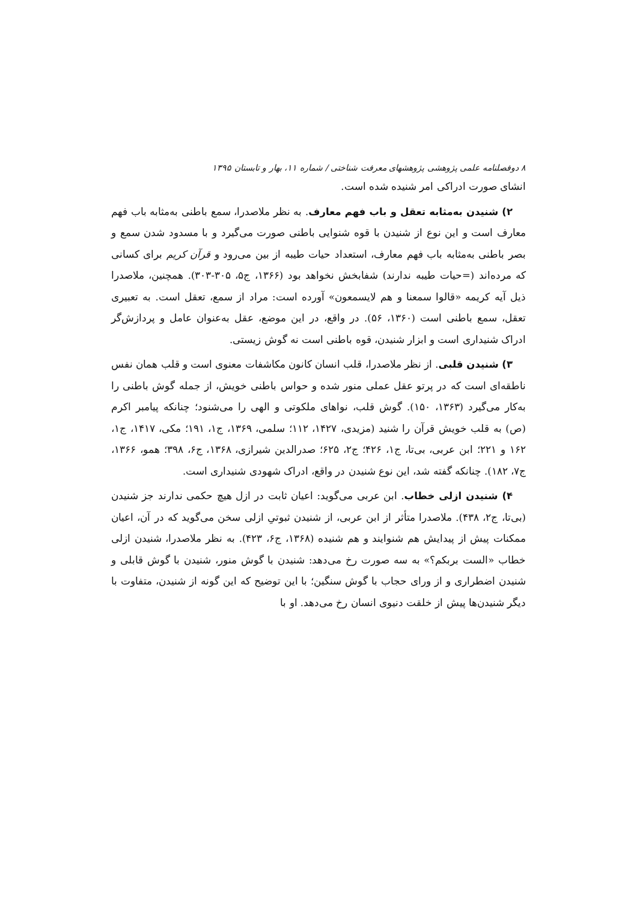۸ دوفصلنامه علمی پژوهشی پژوهشهای معرفت شناختی / شماره ۱۱، بهار و تابستان ۱۳۹۵
انشای صورت ادراکی امر شنیده شده است.
۲) شنیدن به‌مثابه تعقل و باب فهم معارف. به نظر ملاصدرا، سمع باطنی به‌مثابه باب فهم معارف است و این نوع از شنیدن با قوه شنوایی باطنی صورت می‌گیرد و با مسدود شدن سمع و بصر باطنی به‌مثابه باب فهم معارف، استعداد حیات طیبه از بین می‌رود و قرآن کریم برای کسانی که مرده‌اند (=حیات طیبه ندارند) شفابخش نخواهد بود (۱۳۶۶، ج۵، ۳۰۵-۳۰۳). همچنین، ملاصدرا ذیل آیه کریمه «قالوا سمعنا و هم لایسمعون» آورده است: مراد از سمع، تعقل است. به تعبیری تعقل، سمع باطنی است (۱۳۶۰، ۵۶). در واقع، در این موضع، عقل به‌عنوان عامل و پردازش‌گر ادراک شنیداری است و ابزار شنیدن، قوه باطنی است نه گوش زیستی.
۳) شنیدن قلبی. از نظر ملاصدرا، قلب انسان کانون مکاشفات معنوی است و قلب همان نفس ناطقه‌ای است که در پرتو عقل عملی منور شده و حواس باطنی خویش، از جمله گوش باطنی را به‌کار می‌گیرد (۱۳۶۳، ۱۵۰). گوش قلب، نواهای ملکوتی و الهی را می‌شنود؛ چنانکه پیامبر اکرم (ص) به قلب خویش قرآن را شنید (مزیدی، ۱۴۲۷، ۱۱۲؛ سلمی، ۱۳۶۹، ج۱، ۱۹۱؛ مکی، ۱۴۱۷، ج۱، ۱۶۲ و ۲۲۱؛ ابن عربی، بی‌تا، ج۱، ۴۲۶؛ ج۲، ۶۲۵؛ صدرالدین شیرازی، ۱۳۶۸، ج۶، ۳۹۸؛ همو، ۱۳۶۶، ج۷، ۱۸۲). چنانکه گفته شد، این نوع شنیدن در واقع، ادراک شهودی شنیداری است.
۴) شنیدن ازلی خطاب. ابن عربی می‌گوید: اعیان ثابت در ازل هیچ حکمی ندارند جز شنیدن (بی‌تا، ج۲، ۴۳۸). ملاصدرا متأثر از ابن عربی، از شنیدن ثبوتیِ ازلی سخن می‌گوید که در آن، اعیان ممکنات پیش از پیدایش هم شنوایند و هم شنیده (۱۳۶۸، ج۶، ۴۲۳). به نظر ملاصدرا، شنیدن ازلی خطاب «الست بربکم؟» به سه صورت رخ می‌دهد: شنیدن با گوش منور، شنیدن با گوش قابلی و شنیدن اضطراری و از ورای حجاب با گوش سنگین؛ با این توضیح که این گونه از شنیدن، متفاوت با دیگر شنیدن‌ها پیش از خلقت دنیوی انسان رخ می‌دهد. او با